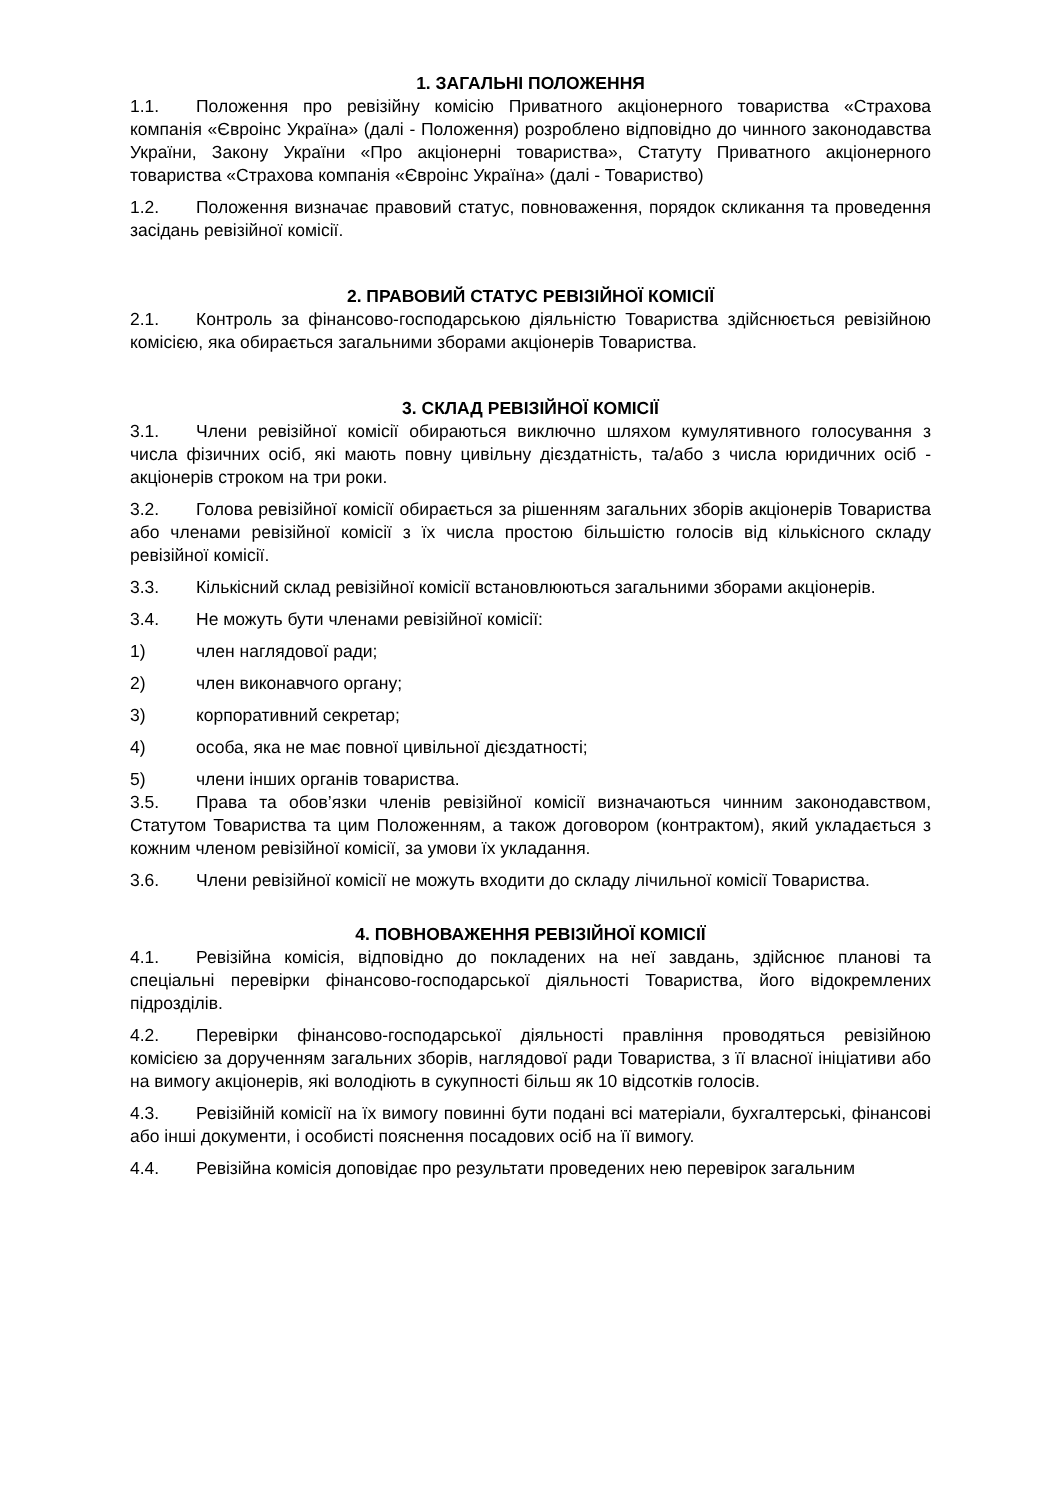1. ЗАГАЛЬНІ ПОЛОЖЕННЯ
1.1. Положення про ревізійну комісію Приватного акціонерного товариства «Страхова компанія «Євроінс Україна» (далі - Положення) розроблено відповідно до чинного законодавства України, Закону України «Про акціонерні товариства», Статуту Приватного акціонерного товариства «Страхова компанія «Євроінс Україна» (далі - Товариство)
1.2. Положення визначає правовий статус, повноваження, порядок скликання та проведення засідань ревізійної комісії.
2. ПРАВОВИЙ СТАТУС РЕВІЗІЙНОЇ КОМІСІЇ
2.1. Контроль за фінансово-господарською діяльністю Товариства здійснюється ревізійною комісією, яка обирається загальними зборами акціонерів Товариства.
3. СКЛАД РЕВІЗІЙНОЇ КОМІСІЇ
3.1. Члени ревізійної комісії обираються виключно шляхом кумулятивного голосування з числа фізичних осіб, які мають повну цивільну дієздатність, та/або з числа юридичних осіб - акціонерів строком на три роки.
3.2. Голова ревізійної комісії обирається за рішенням загальних зборів акціонерів Товариства або членами ревізійної комісії з їх числа простою більшістю голосів від кількісного складу ревізійної комісії.
3.3. Кількісний склад ревізійної комісії встановлюються загальними зборами акціонерів.
3.4. Не можуть бути членами ревізійної комісії:
1) член наглядової ради;
2) член виконавчого органу;
3) корпоративний секретар;
4) особа, яка не має повної цивільної дієздатності;
5) члени інших органів товариства.
3.5. Права та обов’язки членів ревізійної комісії визначаються чинним законодавством, Статутом Товариства та цим Положенням, а також договором (контрактом), який укладається з кожним членом ревізійної комісії, за умови їх укладання.
3.6. Члени ревізійної комісії не можуть входити до складу лічильної комісії Товариства.
4. ПОВНОВАЖЕННЯ РЕВІЗІЙНОЇ КОМІСІЇ
4.1. Ревізійна комісія, відповідно до покладених на неї завдань, здійснює планові та спеціальні перевірки фінансово-господарської діяльності Товариства, його відокремлених підрозділів.
4.2. Перевірки фінансово-господарської діяльності правління проводяться ревізійною комісією за дорученням загальних зборів, наглядової ради Товариства, з її власної ініціативи або на вимогу акціонерів, які володіють в сукупності більш як 10 відсотків голосів.
4.3. Ревізійній комісії на їх вимогу повинні бути подані всі матеріали, бухгалтерські, фінансові або інші документи, і особисті пояснення посадових осіб на її вимогу.
4.4. Ревізійна комісія доповідає про результати проведених нею перевірок загальним